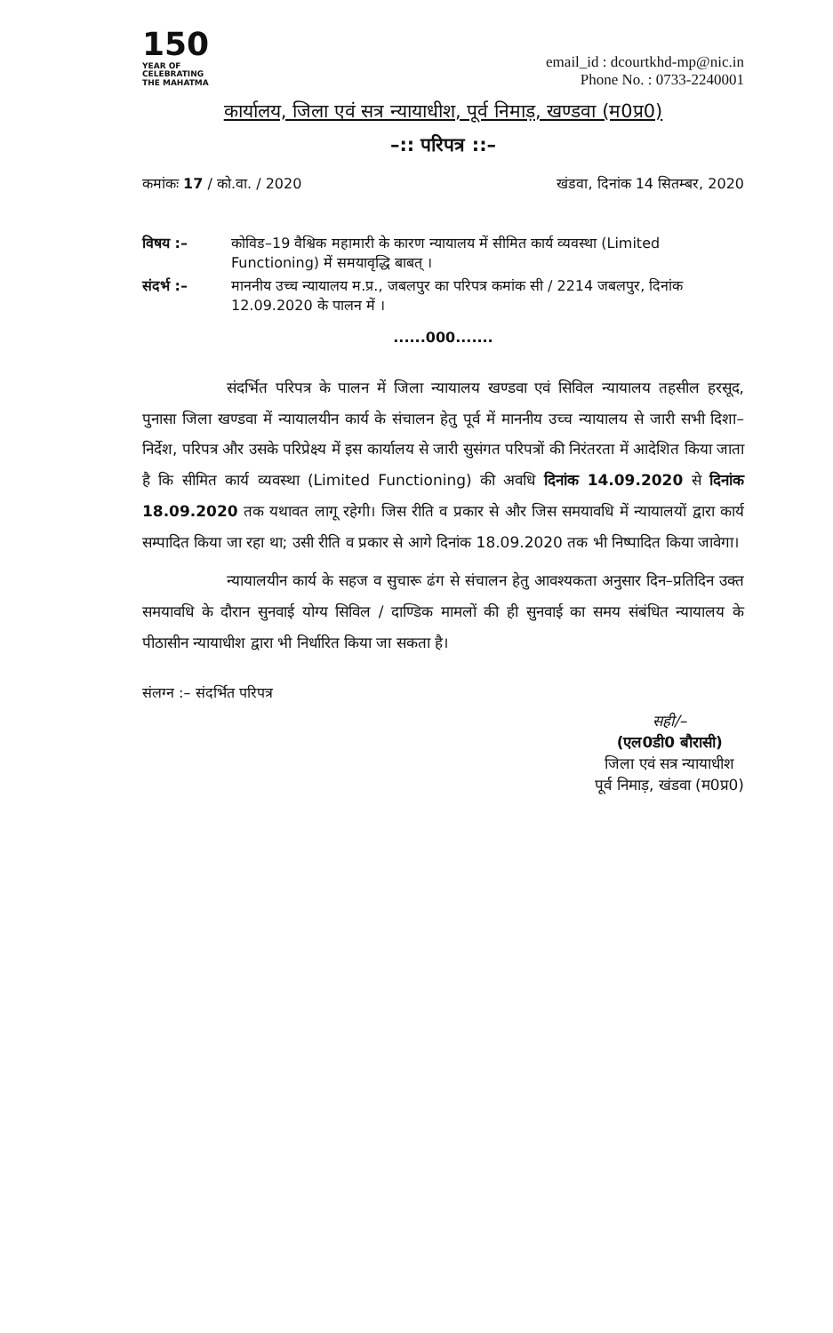150
YEAR OF
CELEBRATING
THE MAHATMA
email_id : dcourtkhd-mp@nic.in
Phone No. : 0733-2240001
कार्यालय, जिला एवं सत्र न्यायाधीश, पूर्व निमाड़, खण्डवा (म0प्र0)
–:: परिपत्र ::–
कमांकः 17 / को.वा. / 2020 खंडवा, दिनांक 14 सितम्बर, 2020
विषय :– कोविड–19 वैश्विक महामारी के कारण न्यायालय में सीमित कार्य व्यवस्था (Limited Functioning) में समयावृद्धि बाबत् ।
संदर्भ :– माननीय उच्च न्यायालय म.प्र., जबलपुर का परिपत्र कमांक सी / 2214 जबलपुर, दिनांक 12.09.2020 के पालन में ।
......000.......
संदर्भित परिपत्र के पालन में जिला न्यायालय खण्डवा एवं सिविल न्यायालय तहसील हरसूद, पुनासा जिला खण्डवा में न्यायालयीन कार्य के संचालन हेतु पूर्व में माननीय उच्च न्यायालय से जारी सभी दिशा–निर्देश, परिपत्र और उसके परिप्रेक्ष्य में इस कार्यालय से जारी सुसंगत परिपत्रों की निरंतरता में आदेशित किया जाता है कि सीमित कार्य व्यवस्था (Limited Functioning) की अवधि दिनांक 14.09.2020 से दिनांक 18.09.2020 तक यथावत लागू रहेगी। जिस रीति व प्रकार से और जिस समयावधि में न्यायालयों द्वारा कार्य सम्पादित किया जा रहा था; उसी रीति व प्रकार से आगे दिनांक 18.09.2020 तक भी निष्पादित किया जावेगा।
न्यायालयीन कार्य के सहज व सुचारू ढंग से संचालन हेतु आवश्यकता अनुसार दिन–प्रतिदिन उक्त समयावधि के दौरान सुनवाई योग्य सिविल / दाण्डिक मामलों की ही सुनवाई का समय संबंधित न्यायालय के पीठासीन न्यायाधीश द्वारा भी निर्धारित किया जा सकता है।
संलग्न :– संदर्भित परिपत्र
सही/–
(एल0डी0 बौरासी)
जिला एवं सत्र न्यायाधीश
पूर्व निमाड़, खंडवा (म0प्र0)